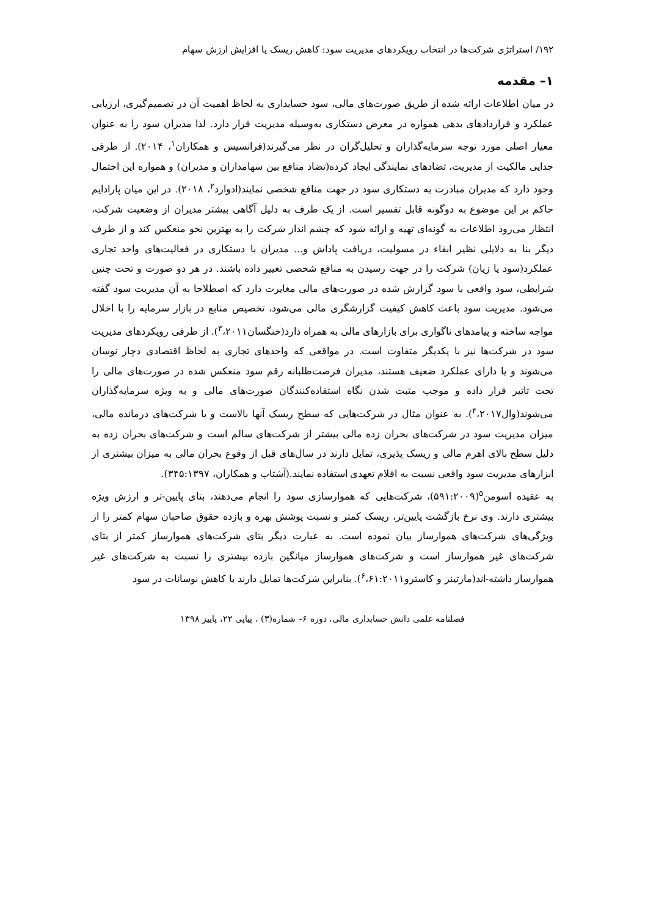۱۹۲/ استراتژی شرکت‌ها در انتخاب رویکردهای مدیریت سود: کاهش ریسک یا افزایش ارزش سهام
۱– مقدمه
در میان اطلاعات ارائه شده از طریق صورت‌های مالی، سود حسابداری به لحاظ اهمیت آن در تصمیم‌گیری، ارزیابی عملکرد و قراردادهای بدهی همواره در معرض دستکاری به‌وسیله مدیریت قرار دارد. لذا مدیران سود را به عنوان معیار اصلی مورد توجه سرمایه‌گذاران و تحلیل‌گران در نظر می‌گیرند(فرانسیس و همکاران<sup>۱</sup>، ۲۰۱۴). از طرفی جدایی مالکیت از مدیریت، تضادهای نمایندگی ایجاد کرده(تضاد منافع بین سهامداران و مدیران) و همواره این احتمال وجود دارد که مدیران مبادرت به دستکاری سود در جهت منافع شخصی نمایند(ادوارد<sup>۲</sup>، ۲۰۱۸). در این میان پارادایم حاکم بر این موضوع به دوگونه قابل تفسیر است. از یک طرف به دلیل آگاهی بیشتر مدیران از وضعیت شرکت، انتظار می‌رود اطلاعات به گونه‌ای تهیه و ارائه شود که چشم انداز شرکت را به بهترین نحو منعکس کند و از طرف دیگر بنا به دلایلی نظیر ابقاء در مسولیت، دریافت پاداش و... مدیران با دستکاری در فعالیت‌های واحد تجاری عملکرد(سود یا زیان) شرکت را در جهت رسیدن به منافع شخصی تغییر داده باشند. در هر دو صورت و تحت چنین شرایطی، سود واقعی با سود گزارش شده در صورت‌های مالی مغایرت دارد که اصطلاحا به آن مدیریت سود گفته می‌شود. مدیریت سود باعث کاهش کیفیت گزارشگری مالی می‌شود، تخصیص منابع در بازار سرمایه را با اخلال مواجه ساخته و پیامدهای ناگواری برای بازارهای مالی به همراه دارد(خنگسان<sup>۳</sup>،۲۰۱۱). از طرفی رویکردهای مدیریت سود در شرکت‌ها نیز با یکدیگر متفاوت است. در مواقعی که واحدهای تجاری به لحاظ اقتصادی دچار نوسان می‌شوند و یا دارای عملکرد ضعیف هستند، مدیران فرصت‌طلبانه رقم سود منعکس شده در صورت‌های مالی را تحت تاثیر قرار داده و موجب مثبت شدن نگاه استفاده‌کنندگان صورت‌های مالی و به ویژه سرمایه‌گذاران می‌شوند(وال<sup>۴</sup>،۲۰۱۷). به عنوان مثال در شرکت‌هایی که سطح ریسک آنها بالاست و یا شرکت‌های درمانده مالی، میزان مدیریت سود در شرکت‌های بحران زده مالی بیشتر از شرکت‌های سالم است و شرکت‌های بحران زده به دلیل سطح بالای اهرم مالی و ریسک پذیری، تمایل دارند در سال‌های قبل از وقوع بحران مالی به میزان بیشتری از ابزارهای مدیریت سود واقعی نسبت به اقلام تعهدی استفاده نمایند.(آشتاب و همکاران، ۳۴۵:۱۳۹۷).
به عقیده اسومن<sup>۵</sup>(۵۹۱:۲۰۰۹)، شرکت‌هایی که هموارسازی سود را انجام می‌دهند، بتای پایین-تر و ارزش ویژه بیشتری دارند. وی نرخ بازگشت پایین‌تر، ریسک کمتر و نسبت پوشش بهره و بازده حقوق صاحبان سهام کمتر را از ویژگی‌های شرکت‌های هموارساز بیان نموده است. به عبارت دیگر بتای شرکت‌های هموارساز کمتر از بتای شرکت‌های غیر هموارساز است و شرکت‌های هموارساز میانگین بازده بیشتری را نسبت به شرکت‌های غیر هموارساز داشته-اند(مارتینز و کاسترو<sup>۶</sup>،۶۱:۲۰۱۱). بنابراین شرکت‌ها تمایل دارند با کاهش نوسانات در سود
فصلنامه علمی دانش حسابداری مالی، دوره ۶– شماره(۳) ، پیاپی ۲۲، پاییز ۱۳۹۸